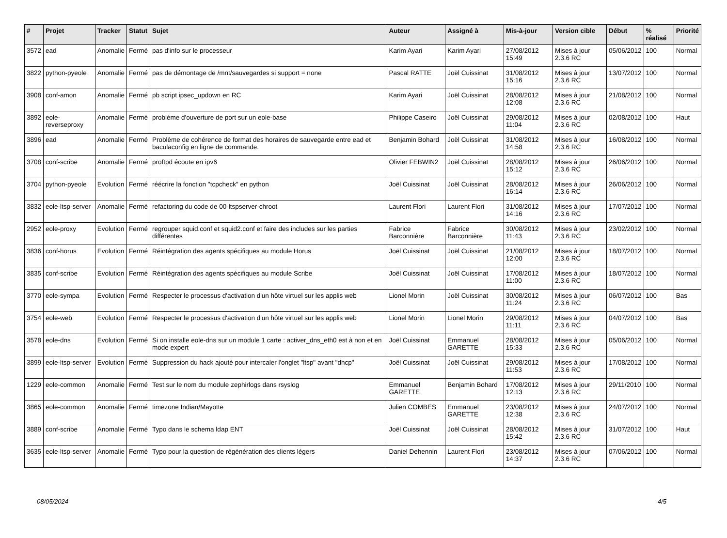| # | Projet | Tracker | Statut | Sujet | Auteur | Assigné à | Mis-à-jour | Version cible | Début | % réalisé | Priorité |
| --- | --- | --- | --- | --- | --- | --- | --- | --- | --- | --- | --- |
| 3572 | ead | Anomalie | Fermé | pas d'info sur le processeur | Karim Ayari | Karim Ayari | 27/08/2012 15:49 | Mises à jour 2.3.6 RC | 05/06/2012 | 100 | Normal |
| 3822 | python-pyeole | Anomalie | Fermé | pas de démontage de /mnt/sauvegardes si support = none | Pascal RATTE | Joël Cuissinat | 31/08/2012 15:16 | Mises à jour 2.3.6 RC | 13/07/2012 | 100 | Normal |
| 3908 | conf-amon | Anomalie | Fermé | pb script ipsec_updown en RC | Karim Ayari | Joël Cuissinat | 28/08/2012 12:08 | Mises à jour 2.3.6 RC | 21/08/2012 | 100 | Normal |
| 3892 | eole-reverseproxy | Anomalie | Fermé | problème d'ouverture de port sur un eole-base | Philippe Caseiro | Joël Cuissinat | 29/08/2012 11:04 | Mises à jour 2.3.6 RC | 02/08/2012 | 100 | Haut |
| 3896 | ead | Anomalie | Fermé | Problème de cohérence de format des horaires de sauvegarde entre ead et baculaconfig en ligne de commande. | Benjamin Bohard | Joël Cuissinat | 31/08/2012 14:58 | Mises à jour 2.3.6 RC | 16/08/2012 | 100 | Normal |
| 3708 | conf-scribe | Anomalie | Fermé | proftpd écoute en ipv6 | Olivier FEBWIN2 | Joël Cuissinat | 28/08/2012 15:12 | Mises à jour 2.3.6 RC | 26/06/2012 | 100 | Normal |
| 3704 | python-pyeole | Evolution | Fermé | réécrire la fonction "tcpcheck" en python | Joël Cuissinat | Joël Cuissinat | 28/08/2012 16:14 | Mises à jour 2.3.6 RC | 26/06/2012 | 100 | Normal |
| 3832 | eole-ltsp-server | Anomalie | Fermé | refactoring du code de 00-ltspserver-chroot | Laurent Flori | Laurent Flori | 31/08/2012 14:16 | Mises à jour 2.3.6 RC | 17/07/2012 | 100 | Normal |
| 2952 | eole-proxy | Evolution | Fermé | regrouper squid.conf et squid2.conf et faire des includes sur les parties différentes | Fabrice Barconnière | Fabrice Barconnière | 30/08/2012 11:43 | Mises à jour 2.3.6 RC | 23/02/2012 | 100 | Normal |
| 3836 | conf-horus | Evolution | Fermé | Réintégration des agents spécifiques au module Horus | Joël Cuissinat | Joël Cuissinat | 21/08/2012 12:00 | Mises à jour 2.3.6 RC | 18/07/2012 | 100 | Normal |
| 3835 | conf-scribe | Evolution | Fermé | Réintégration des agents spécifiques au module Scribe | Joël Cuissinat | Joël Cuissinat | 17/08/2012 11:00 | Mises à jour 2.3.6 RC | 18/07/2012 | 100 | Normal |
| 3770 | eole-sympa | Evolution | Fermé | Respecter le processus d'activation d'un hôte virtuel sur les applis web | Lionel Morin | Joël Cuissinat | 30/08/2012 11:24 | Mises à jour 2.3.6 RC | 06/07/2012 | 100 | Bas |
| 3754 | eole-web | Evolution | Fermé | Respecter le processus d'activation d'un hôte virtuel sur les applis web | Lionel Morin | Lionel Morin | 29/08/2012 11:11 | Mises à jour 2.3.6 RC | 04/07/2012 | 100 | Bas |
| 3578 | eole-dns | Evolution | Fermé | Si on installe eole-dns sur un module 1 carte : activer_dns_eth0 est à non et en mode expert | Joël Cuissinat | Emmanuel GARETTE | 28/08/2012 15:33 | Mises à jour 2.3.6 RC | 05/06/2012 | 100 | Normal |
| 3899 | eole-ltsp-server | Evolution | Fermé | Suppression du hack ajouté pour intercaler l'onglet "ltsp" avant "dhcp" | Joël Cuissinat | Joël Cuissinat | 29/08/2012 11:53 | Mises à jour 2.3.6 RC | 17/08/2012 | 100 | Normal |
| 1229 | eole-common | Anomalie | Fermé | Test sur le nom du module zephirlogs dans rsyslog | Emmanuel GARETTE | Benjamin Bohard | 17/08/2012 12:13 | Mises à jour 2.3.6 RC | 29/11/2010 | 100 | Normal |
| 3865 | eole-common | Anomalie | Fermé | timezone Indian/Mayotte | Julien COMBES | Emmanuel GARETTE | 23/08/2012 12:38 | Mises à jour 2.3.6 RC | 24/07/2012 | 100 | Normal |
| 3889 | conf-scribe | Anomalie | Fermé | Typo dans le schema ldap ENT | Joël Cuissinat | Joël Cuissinat | 28/08/2012 15:42 | Mises à jour 2.3.6 RC | 31/07/2012 | 100 | Haut |
| 3635 | eole-ltsp-server | Anomalie | Fermé | Typo pour la question de régénération des clients légers | Daniel Dehennin | Laurent Flori | 23/08/2012 14:37 | Mises à jour 2.3.6 RC | 07/06/2012 | 100 | Normal |
08/05/2024 4/5